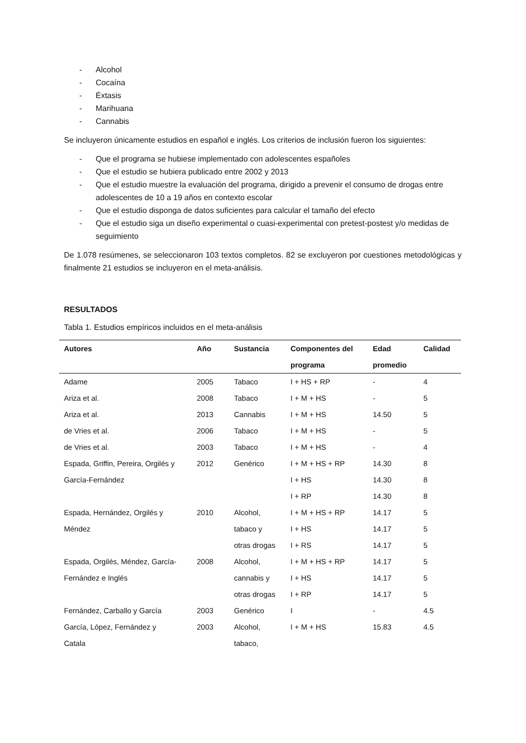- Alcohol
- Cocaína
- Éxtasis
- Marihuana
- Cannabis
Se incluyeron únicamente estudios en español e inglés. Los criterios de inclusión fueron los siguientes:
- Que el programa se hubiese implementado con adolescentes españoles
- Que el estudio se hubiera publicado entre 2002 y 2013
- Que el estudio muestre la evaluación del programa, dirigido a prevenir el consumo de drogas entre adolescentes de 10 a 19 años en contexto escolar
- Que el estudio disponga de datos suficientes para calcular el tamaño del efecto
- Que el estudio siga un diseño experimental o cuasi-experimental con pretest-postest y/o medidas de seguimiento
De 1.078 resúmenes, se seleccionaron 103 textos completos. 82 se excluyeron por cuestiones metodológicas y finalmente 21 estudios se incluyeron en el meta-análisis.
RESULTADOS
Tabla 1. Estudios empíricos incluidos en el meta-análisis
| Autores | Año | Sustancia | Componentes del programa | Edad promedio | Calidad |
| --- | --- | --- | --- | --- | --- |
| Adame | 2005 | Tabaco | I + HS + RP | - | 4 |
| Ariza et al. | 2008 | Tabaco | I + M + HS | - | 5 |
| Ariza et al. | 2013 | Cannabis | I + M + HS | 14.50 | 5 |
| de Vries et al. | 2006 | Tabaco | I + M + HS | - | 5 |
| de Vries et al. | 2003 | Tabaco | I + M + HS | - | 4 |
| Espada, Griffin, Pereira, Orgilés y | 2012 | Genérico | I + M + HS + RP | 14.30 | 8 |
| García-Fernández | | | I + HS | 14.30 | 8 |
| | | | I + RP | 14.30 | 8 |
| Espada, Hernández, Orgilés y | 2010 | Alcohol, | I + M + HS + RP | 14.17 | 5 |
| Méndez | | tabaco y | I + HS | 14.17 | 5 |
| | | otras drogas | I + RS | 14.17 | 5 |
| Espada, Orgilés, Méndez, García- | 2008 | Alcohol, | I + M + HS + RP | 14.17 | 5 |
| Fernández e Inglés | | cannabis y | I + HS | 14.17 | 5 |
| | | otras drogas | I + RP | 14.17 | 5 |
| Fernández, Carballo y García | 2003 | Genérico | I | - | 4.5 |
| García, López, Fernández y | 2003 | Alcohol, | I + M + HS | 15.83 | 4.5 |
| Catala | | tabaco, | | | |